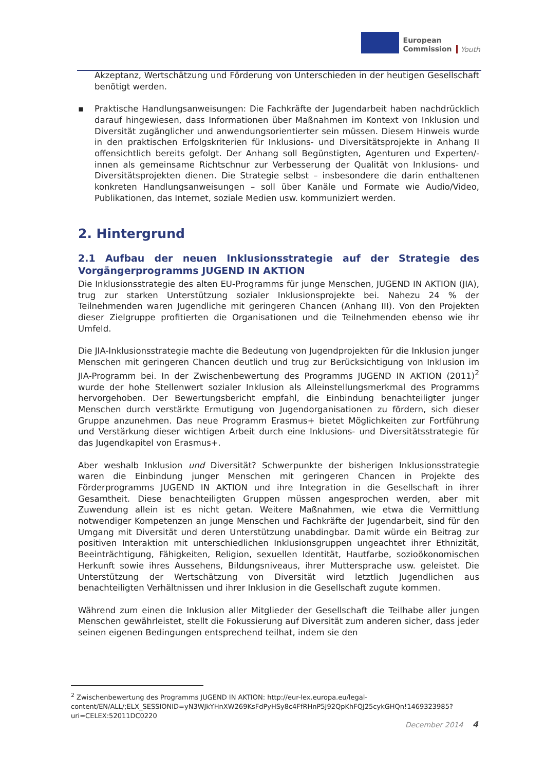European
Commission
Youth
Akzeptanz, Wertschätzung und Förderung von Unterschieden in der heutigen Gesellschaft benötigt werden.
▪ Praktische Handlungsanweisungen: Die Fachkräfte der Jugendarbeit haben nachdrücklich darauf hingewiesen, dass Informationen über Maßnahmen im Kontext von Inklusion und Diversität zugänglicher und anwendungsorientierter sein müssen. Diesem Hinweis wurde in den praktischen Erfolgskriterien für Inklusions- und Diversitätsprojekte in Anhang II offensichtlich bereits gefolgt. Der Anhang soll Begünstigten, Agenturen und Experten/-innen als gemeinsame Richtschnur zur Verbesserung der Qualität von Inklusions- und Diversitätsprojekten dienen. Die Strategie selbst – insbesondere die darin enthaltenen konkreten Handlungsanweisungen – soll über Kanäle und Formate wie Audio/Video, Publikationen, das Internet, soziale Medien usw. kommuniziert werden.
2. Hintergrund
2.1 Aufbau der neuen Inklusionsstrategie auf der Strategie des Vorgängerprogramms JUGEND IN AKTION
Die Inklusionsstrategie des alten EU-Programms für junge Menschen, JUGEND IN AKTION (JIA), trug zur starken Unterstützung sozialer Inklusionsprojekte bei. Nahezu 24 % der Teilnehmenden waren Jugendliche mit geringeren Chancen (Anhang III). Von den Projekten dieser Zielgruppe profitierten die Organisationen und die Teilnehmenden ebenso wie ihr Umfeld.
Die JIA-Inklusionsstrategie machte die Bedeutung von Jugendprojekten für die Inklusion junger Menschen mit geringeren Chancen deutlich und trug zur Berücksichtigung von Inklusion im JIA-Programm bei. In der Zwischenbewertung des Programms JUGEND IN AKTION (2011)<sup>2</sup> wurde der hohe Stellenwert sozialer Inklusion als Alleinstellungsmerkmal des Programms hervorgehoben. Der Bewertungsbericht empfahl, die Einbindung benachteiligter junger Menschen durch verstärkte Ermutigung von Jugendorganisationen zu fördern, sich dieser Gruppe anzunehmen. Das neue Programm Erasmus+ bietet Möglichkeiten zur Fortführung und Verstärkung dieser wichtigen Arbeit durch eine Inklusions- und Diversitätsstrategie für das Jugendkapitel von Erasmus+.
Aber weshalb Inklusion und Diversität? Schwerpunkte der bisherigen Inklusionsstrategie waren die Einbindung junger Menschen mit geringeren Chancen in Projekte des Förderprogramms JUGEND IN AKTION und ihre Integration in die Gesellschaft in ihrer Gesamtheit. Diese benachteiligten Gruppen müssen angesprochen werden, aber mit Zuwendung allein ist es nicht getan. Weitere Maßnahmen, wie etwa die Vermittlung notwendiger Kompetenzen an junge Menschen und Fachkräfte der Jugendarbeit, sind für den Umgang mit Diversität und deren Unterstützung unabdingbar. Damit würde ein Beitrag zur positiven Interaktion mit unterschiedlichen Inklusionsgruppen ungeachtet ihrer Ethnizität, Beeinträchtigung, Fähigkeiten, Religion, sexuellen Identität, Hautfarbe, sozioökonomischen Herkunft sowie ihres Aussehens, Bildungsniveaus, ihrer Muttersprache usw. geleistet. Die Unterstützung der Wertschätzung von Diversität wird letztlich Jugendlichen aus benachteiligten Verhältnissen und ihrer Inklusion in die Gesellschaft zugute kommen.
Während zum einen die Inklusion aller Mitglieder der Gesellschaft die Teilhabe aller jungen Menschen gewährleistet, stellt die Fokussierung auf Diversität zum anderen sicher, dass jeder seinen eigenen Bedingungen entsprechend teilhat, indem sie den
<sup>2</sup> Zwischenbewertung des Programms JUGEND IN AKTION: http://eur-lex.europa.eu/legal-content/EN/ALL/;ELX_SESSIONID=yN3WJkYHnXW269KsFdPyHSy8c4FfRHnP5J92QpKhFQJ25cykGHQn!1469323985?uri=CELEX:52011DC0220
December 2014 4